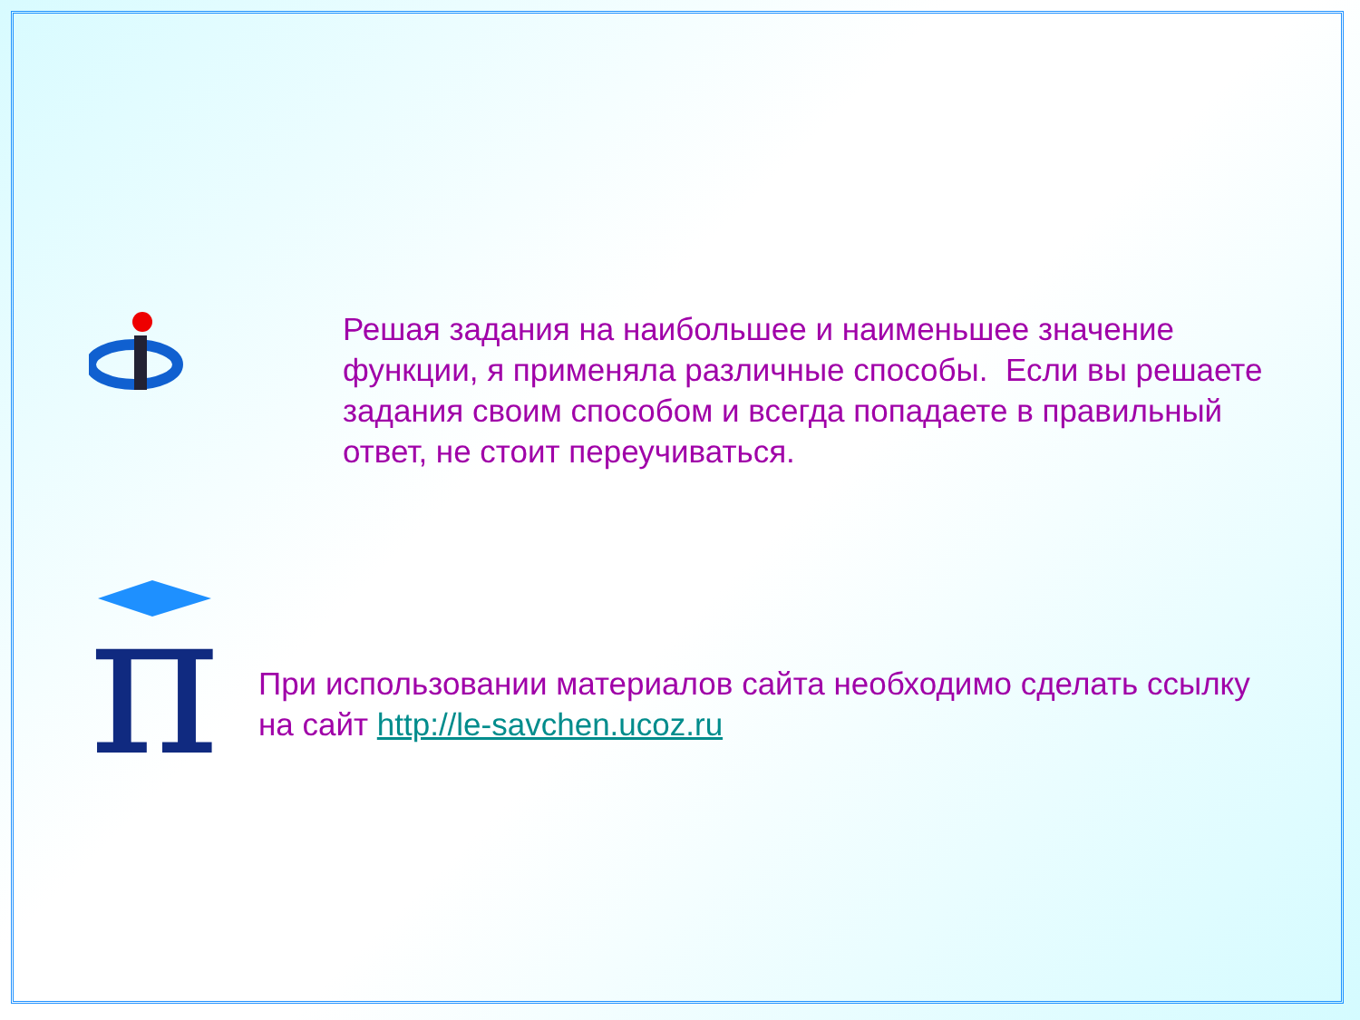Решая задания на наибольшее и наименьшее значение функции, я применяла различные способы. Если вы решаете задания своим способом и всегда попадаете в правильный ответ, не стоит переучиваться.
π
При использовании материалов сайта необходимо сделать ссылку на сайт http://le-savchen.ucoz.ru